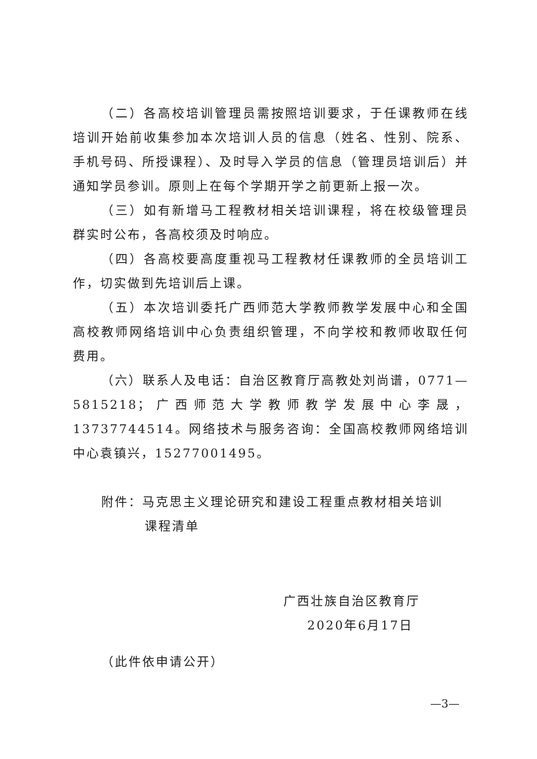（二）各高校培训管理员需按照培训要求，于任课教师在线培训开始前收集参加本次培训人员的信息（姓名、性别、院系、手机号码、所授课程）、及时导入学员的信息（管理员培训后）并通知学员参训。原则上在每个学期开学之前更新上报一次。
（三）如有新增马工程教材相关培训课程，将在校级管理员群实时公布，各高校须及时响应。
（四）各高校要高度重视马工程教材任课教师的全员培训工作，切实做到先培训后上课。
（五）本次培训委托广西师范大学教师教学发展中心和全国高校教师网络培训中心负责组织管理，不向学校和教师收取任何费用。
（六）联系人及电话：自治区教育厅高教处刘尚谱，0771—5815218；广西师范大学教师教学发展中心李晟，13737744514。网络技术与服务咨询：全国高校教师网络培训中心袁镇兴，15277001495。
附件：马克思主义理论研究和建设工程重点教材相关培训
课程清单
广西壮族自治区教育厅
2020年6月17日
（此件依申请公开）
—3—